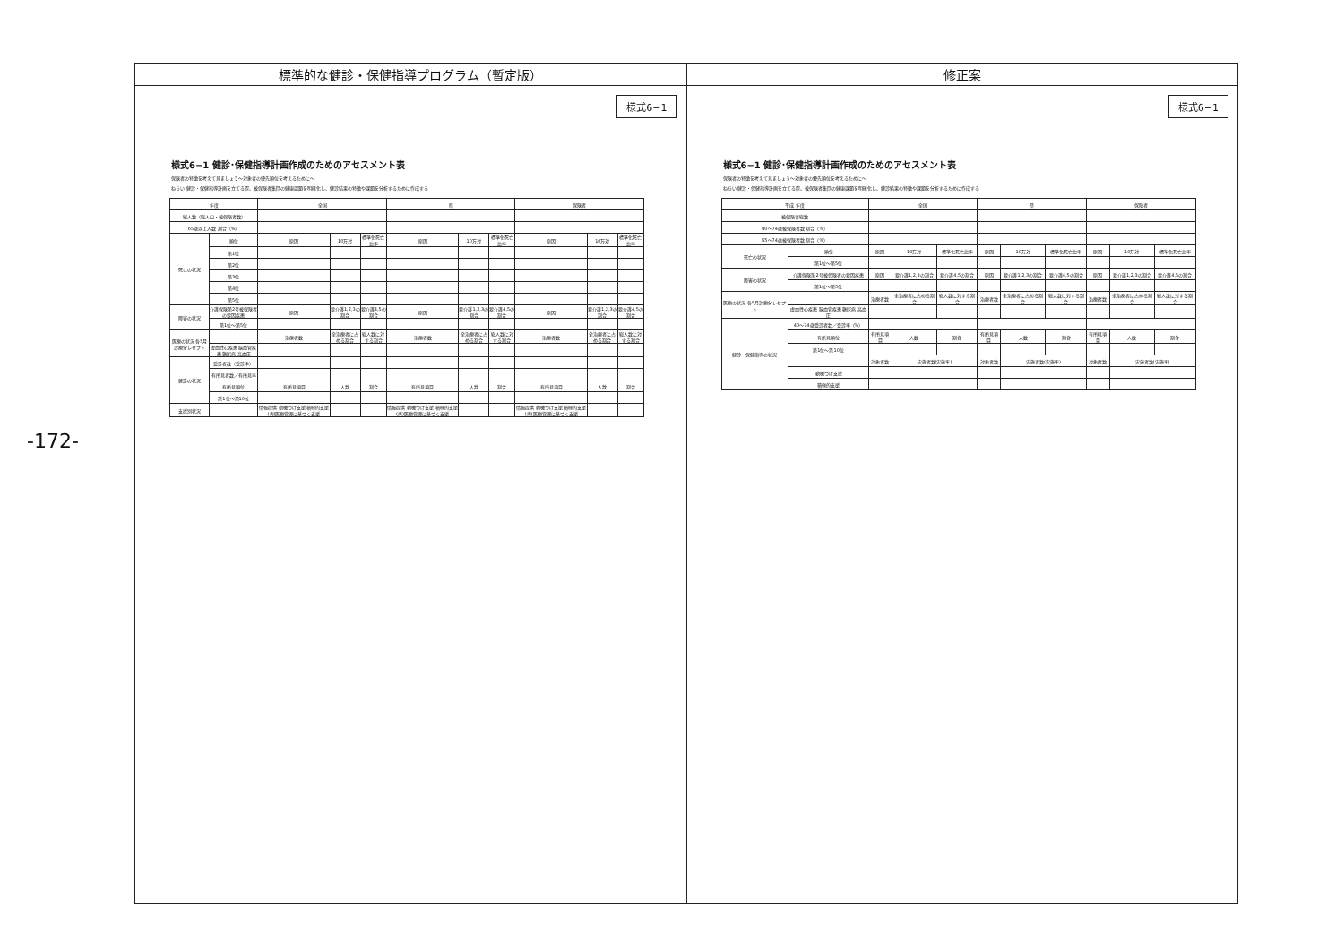-172-
標準的な健診・保健指導プログラム（暫定版）
様式6−1
様式6−1 健診･保健指導計画作成のためのアセスメント表
保険者の特徴を考えて見ましょう～対象者の優先順位を考えるために～
ねらい 健診・保健指導計画を立てる際、被保険者集団の健康課題を明確化し、健診結果の特徴や課題を分析するために作成する
| 年度 | | 全国 | | | 県 | | | 保険者 | | |
| --- | --- | --- | --- | --- | --- | --- | --- | --- | --- | --- |
| 総人数（総人口・被保険者数） | | | | | | | | | | |
| 65歳以上人数 割合（%） | | | | | | | | | | |
| 死亡の状況 | 順位 | 原因 | 10万対 | 標準化死亡比率 | 原因 | 10万対 | 標準化死亡比率 | 原因 | 10万対 | 標準化死亡比率 |
| | 第1位 | | | | | | | | | |
| | 第2位 | | | | | | | | | |
| | 第3位 | | | | | | | | | |
| | 第4位 | | | | | | | | | |
| | 第5位 | | | | | | | | | |
| 障害の状況 | 介護保険第2号被保険者の要因疾患 | 原因 | 要介護1,2,3の割合 | 要介護4,5の割合 | 原因 | 要介護1,2,3の割合 | 要介護4,5の割合 | 原因 | 要介護1,2,3の割合 | 要介護4,5の割合 |
| | 第1位〜第5位 | | | | | | | | | |
| 医療の状況 各5月診療分レセプト | | 治療者数 | 全治療者に占める割合 | 総人数に対する割合 | 治療者数 | 全治療者に占める割合 | 総人数に対する割合 | 治療者数 | 全治療者に占める割合 | 総人数に対する割合 |
| | 虚血性心疾患 脳血管疾患 糖尿病 高血圧 | | | | | | | | | |
| 健診の状況 | 受診者数（受診率） | | | | | | | | | |
| | 有所見者数／有所見率 | | | | | | | | | |
| | 有所見順位 | 有所見項目 | 人数 | 割合 | 有所見項目 | 人数 | 割合 | 有所見項目 | 人数 | 割合 |
| | 第1位〜第10位 | | | | | | | | | |
| 支援別状況 | | 情報提供 動機づけ支援 積極的支援 (再)医療管理に基づく支援 | | | 情報提供 動機づけ支援 積極的支援 (再)医療管理に基づく支援 | | | 情報提供 動機づけ支援 積極的支援 (再)医療管理に基づく支援 | | |
修正案
様式6−1
様式6−1 健診･保健指導計画作成のためのアセスメント表
保険者の特徴を考えて見ましょう～対象者の優先順位を考えるために～
ねらい 健診・保健指導計画を立てる際、被保険者集団の健康課題を明確化し、健診結果の特徴や課題を分析するために作成する
| 平成 年度 | | 全国 | | | 県 | | | 保険者 | | |
| --- | --- | --- | --- | --- | --- | --- | --- | --- | --- | --- |
| 被保険者総数 | | | | | | | | | | |
| 40〜74歳被保険者数 割合（%） | | | | | | | | | | |
| 65〜74歳被保険者数 割合（%） | | | | | | | | | | |
| 死亡の状況 | 順位 | 原因 | 10万対 | 標準化死亡比率 | 原因 | 10万対 | 標準化死亡比率 | 原因 | 10万対 | 標準化死亡比率 |
| | 第1位〜第5位 | | | | | | | | | |
| 障害の状況 | 介護保険第2号被保険者の要因疾患 | 原因 | 要介護1,2,3の割合 | 要介護4,5の割合 | 原因 | 要介護1,2,3の割合 | 要介護4,5の割合 | 原因 | 要介護1,2,3の割合 | 要介護4,5の割合 |
| | 第1位〜第5位 | | | | | | | | | |
| 医療の状況 各5月診療分レセプト | | 治療者数 | 全治療者に占める割合 | 総人数に対する割合 | 治療者数 | 全治療者に占める割合 | 総人数に対する割合 | 治療者数 | 全治療者に占める割合 | 総人数に対する割合 |
| | 虚血性心疾患 脳血管疾患 糖尿病 高血圧 | | | | | | | | | |
| 健診・保健指導の状況 | 40〜74歳受診者数／受診率（%） | | | | | | | | | |
| | 有所見順位 | 有所見項目 | 人数 | 割合 | 有所見項目 | 人数 | 割合 | 有所見項目 | 人数 | 割合 |
| | 第1位〜第10位 | | | | | | | | | |
| | | 対象者数 | 実施者数(実施率) | | 対象者数 | 実施者数(実施率) | | 対象者数 | 実施者数(実施率) | |
| | 動機づけ支援 | | | | | | | | | |
| | 積極的支援 | | | | | | | | | |